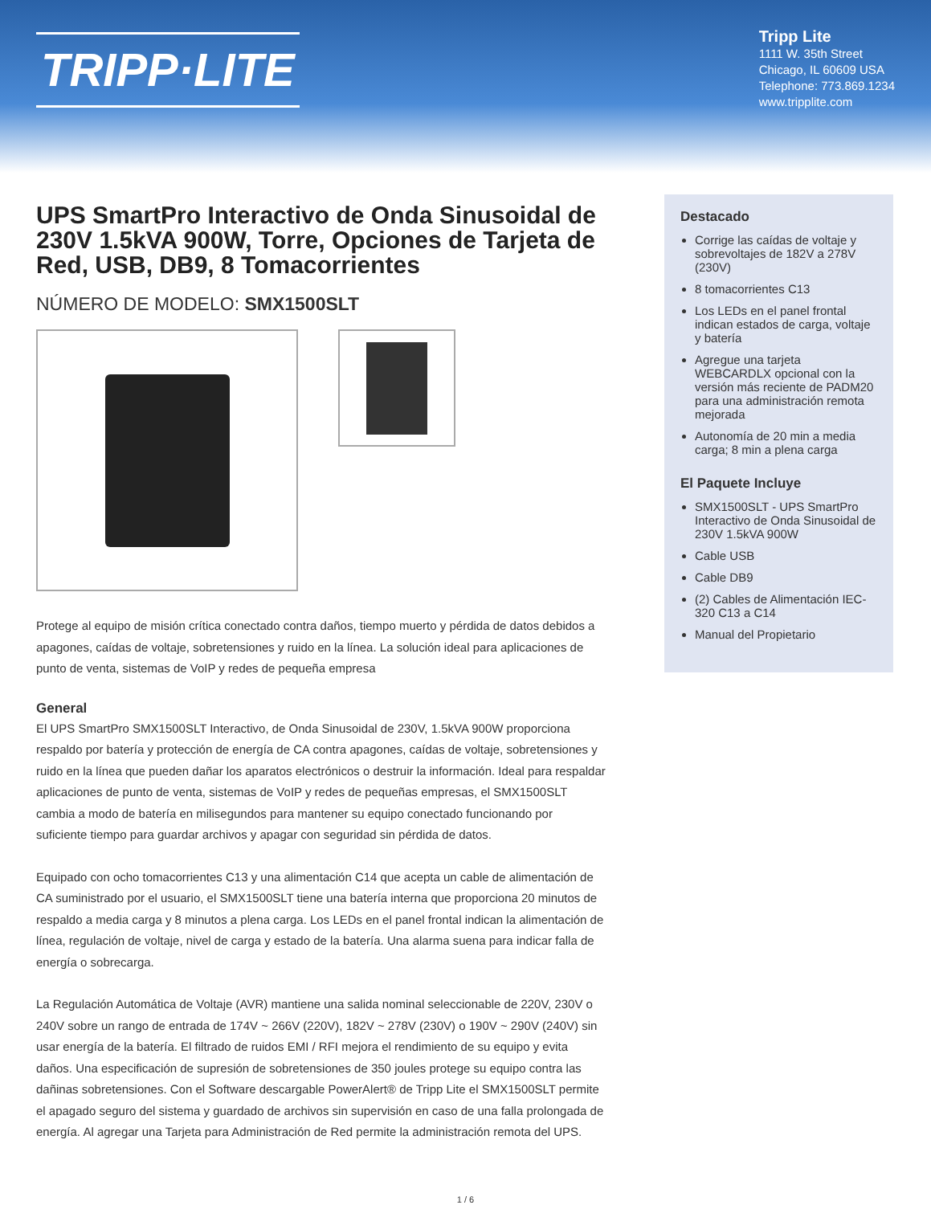TRIPP·LITE
Tripp Lite
1111 W. 35th Street
Chicago, IL 60609 USA
Telephone: 773.869.1234
www.tripplite.com
UPS SmartPro Interactivo de Onda Sinusoidal de 230V 1.5kVA 900W, Torre, Opciones de Tarjeta de Red, USB, DB9, 8 Tomacorrientes
NÚMERO DE MODELO: SMX1500SLT
Protege al equipo de misión crítica conectado contra daños, tiempo muerto y pérdida de datos debidos a apagones, caídas de voltaje, sobretensiones y ruido en la línea. La solución ideal para aplicaciones de punto de venta, sistemas de VoIP y redes de pequeña empresa
General
El UPS SmartPro SMX1500SLT Interactivo, de Onda Sinusoidal de 230V, 1.5kVA 900W proporciona respaldo por batería y protección de energía de CA contra apagones, caídas de voltaje, sobretensiones y ruido en la línea que pueden dañar los aparatos electrónicos o destruir la información. Ideal para respaldar aplicaciones de punto de venta, sistemas de VoIP y redes de pequeñas empresas, el SMX1500SLT cambia a modo de batería en milisegundos para mantener su equipo conectado funcionando por suficiente tiempo para guardar archivos y apagar con seguridad sin pérdida de datos.
Equipado con ocho tomacorrientes C13 y una alimentación C14 que acepta un cable de alimentación de CA suministrado por el usuario, el SMX1500SLT tiene una batería interna que proporciona 20 minutos de respaldo a media carga y 8 minutos a plena carga. Los LEDs en el panel frontal indican la alimentación de línea, regulación de voltaje, nivel de carga y estado de la batería. Una alarma suena para indicar falla de energía o sobrecarga.
La Regulación Automática de Voltaje (AVR) mantiene una salida nominal seleccionable de 220V, 230V o 240V sobre un rango de entrada de 174V ~ 266V (220V), 182V ~ 278V (230V) o 190V ~ 290V (240V) sin usar energía de la batería. El filtrado de ruidos EMI / RFI mejora el rendimiento de su equipo y evita daños. Una especificación de supresión de sobretensiones de 350 joules protege su equipo contra las dañinas sobretensiones. Con el Software descargable PowerAlert® de Tripp Lite el SMX1500SLT permite el apagado seguro del sistema y guardado de archivos sin supervisión en caso de una falla prolongada de energía. Al agregar una Tarjeta para Administración de Red permite la administración remota del UPS.
Destacado
Corrige las caídas de voltaje y sobrevoltajes de 182V a 278V (230V)
8 tomacorrientes C13
Los LEDs en el panel frontal indican estados de carga, voltaje y batería
Agregue una tarjeta WEBCARDLX opcional con la versión más reciente de PADM20 para una administración remota mejorada
Autonomía de 20 min a media carga; 8 min a plena carga
El Paquete Incluye
SMX1500SLT - UPS SmartPro Interactivo de Onda Sinusoidal de 230V 1.5kVA 900W
Cable USB
Cable DB9
(2) Cables de Alimentación IEC-320 C13 a C14
Manual del Propietario
1 / 6